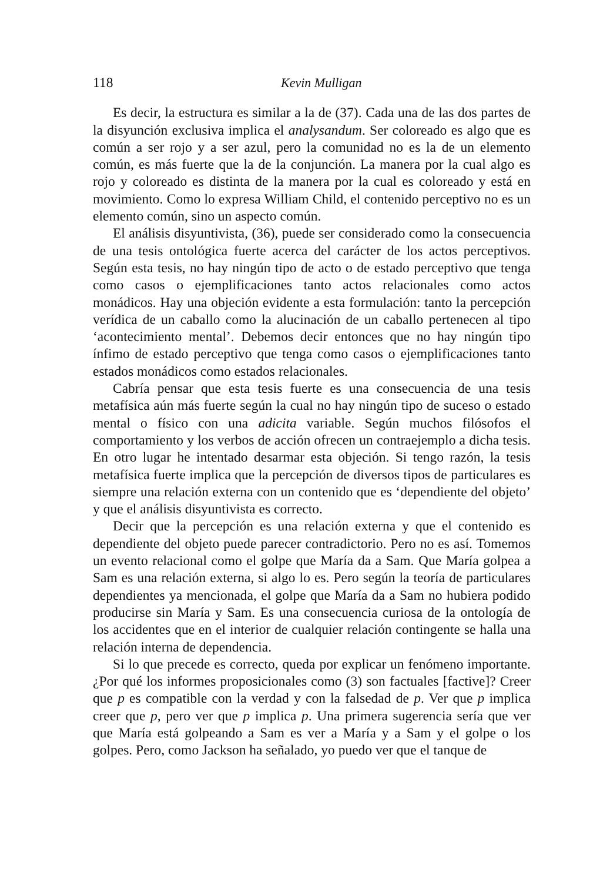118 Kevin Mulligan
Es decir, la estructura es similar a la de (37). Cada una de las dos partes de la disyunción exclusiva implica el analysandum. Ser coloreado es algo que es común a ser rojo y a ser azul, pero la comunidad no es la de un elemento común, es más fuerte que la de la conjunción. La manera por la cual algo es rojo y coloreado es distinta de la manera por la cual es coloreado y está en movimiento. Como lo expresa William Child, el contenido perceptivo no es un elemento común, sino un aspecto común.
El análisis disyuntivista, (36), puede ser considerado como la consecuencia de una tesis ontológica fuerte acerca del carácter de los actos perceptivos. Según esta tesis, no hay ningún tipo de acto o de estado perceptivo que tenga como casos o ejemplificaciones tanto actos relacionales como actos monádicos. Hay una objeción evidente a esta formulación: tanto la percepción verídica de un caballo como la alucinación de un caballo pertenecen al tipo ‘acontecimiento mental’. Debemos decir entonces que no hay ningún tipo ínfimo de estado perceptivo que tenga como casos o ejemplificaciones tanto estados monádicos como estados relacionales.
Cabría pensar que esta tesis fuerte es una consecuencia de una tesis metafísica aún más fuerte según la cual no hay ningún tipo de suceso o estado mental o físico con una adicita variable. Según muchos filósofos el comportamiento y los verbos de acción ofrecen un contraejemplo a dicha tesis. En otro lugar he intentado desarmar esta objeción. Si tengo razón, la tesis metafísica fuerte implica que la percepción de diversos tipos de particulares es siempre una relación externa con un contenido que es ‘dependiente del objeto’ y que el análisis disyuntivista es correcto.
Decir que la percepción es una relación externa y que el contenido es dependiente del objeto puede parecer contradictorio. Pero no es así. Tomemos un evento relacional como el golpe que María da a Sam. Que María golpea a Sam es una relación externa, si algo lo es. Pero según la teoría de particulares dependientes ya mencionada, el golpe que María da a Sam no hubiera podido producirse sin María y Sam. Es una consecuencia curiosa de la ontología de los accidentes que en el interior de cualquier relación contingente se halla una relación interna de dependencia.
Si lo que precede es correcto, queda por explicar un fenómeno importante. ¿Por qué los informes proposicionales como (3) son factuales [factive]? Creer que p es compatible con la verdad y con la falsedad de p. Ver que p implica creer que p, pero ver que p implica p. Una primera sugerencia sería que ver que María está golpeando a Sam es ver a María y a Sam y el golpe o los golpes. Pero, como Jackson ha señalado, yo puedo ver que el tanque de